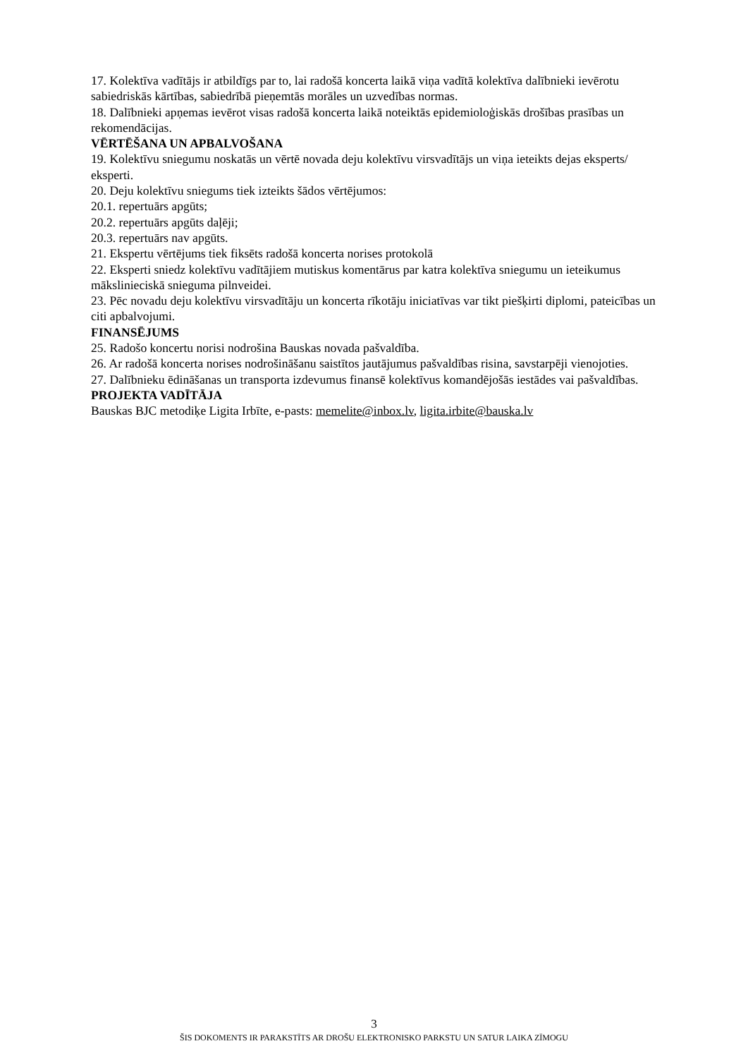17. Kolektīva vadītājs ir atbildīgs par to, lai radošā koncerta laikā viņa vadītā kolektīva dalībnieki ievērotu sabiedriskās kārtības, sabiedrībā pieņemtās morāles un uzvedības normas.
18. Dalībnieki apņemas ievērot visas radošā koncerta laikā noteiktās epidemioloģiskās drošības prasības un rekomendācijas.
VĒRTĒŠANA UN APBALVOŠANA
19. Kolektīvu sniegumu noskatās un vērtē novada deju kolektīvu virsvadītājs un viņa ieteikts dejas eksperts/ eksperti.
20. Deju kolektīvu sniegums tiek izteikts šādos vērtējumos:
20.1. repertuārs apgūts;
20.2. repertuārs apgūts daļēji;
20.3. repertuārs nav apgūts.
21. Ekspertu vērtējums tiek fiksēts radošā koncerta norises protokolā
22. Eksperti sniedz kolektīvu vadītājiem mutiskus komentārus par katra kolektīva sniegumu un ieteikumus mākslinieciskā snieguma pilnveidei.
23. Pēc novadu deju kolektīvu virsvadītāju un koncerta rīkotāju iniciatīvas var tikt piešķirti diplomi, pateicības un citi apbalvojumi.
FINANSĒJUMS
25. Radošo koncertu norisi nodrošina Bauskas novada pašvaldība.
26. Ar radošā koncerta norises nodrošināšanu saistītos jautājumus pašvaldības risina, savstarpēji vienojoties.
27. Dalībnieku ēdināšanas un transporta izdevumus finansē kolektīvus komandējošās iestādes vai pašvaldības.
PROJEKTA VADĪTĀJA
Bauskas BJC metodiķe Ligita Irbīte, e-pasts: memelite@inbox.lv, ligita.irbite@bauska.lv
3
ŠIS DOKOMENTS IR PARAKSTĪTS AR DROŠU ELEKTRONISKO PARKSTU UN SATUR LAIKA ZĪMOGU